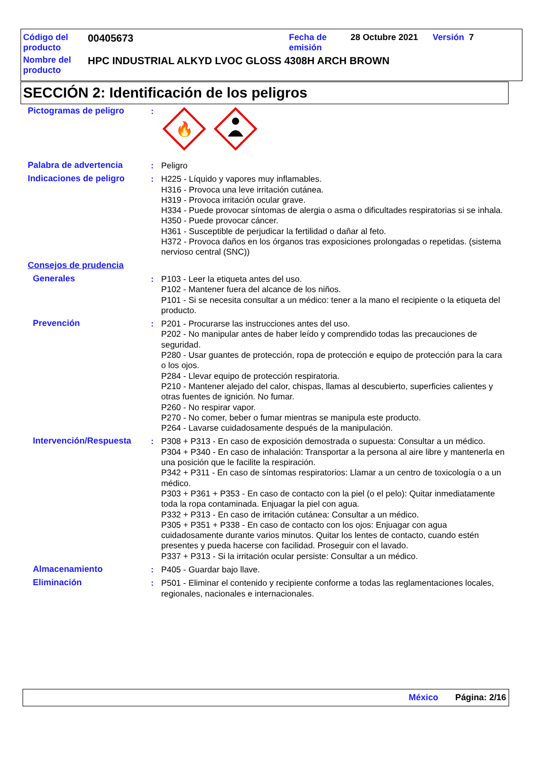Código del
producto
00405673
Fecha de
emisión
28 Octubre 2021 Versión 7
Nombre del
producto
HPC INDUSTRIAL ALKYD LVOC GLOSS 4308H ARCH BROWN
SECCIÓN 2: Identificación de los peligros
Pictogramas de peligro :
🔥
Palabra de advertencia : Peligro
Indicaciones de peligro : H225 - Líquido y vapores muy inflamables.
H316 - Provoca una leve irritación cutánea.
H319 - Provoca irritación ocular grave.
H334 - Puede provocar síntomas de alergia o asma o dificultades respiratorias si se inhala.
H350 - Puede provocar cáncer.
H361 - Susceptible de perjudicar la fertilidad o dañar al feto.
H372 - Provoca daños en los órganos tras exposiciones prolongadas o repetidas. (sistema nervioso central (SNC))
Consejos de prudencia
Generales : P103 - Leer la etiqueta antes del uso.
P102 - Mantener fuera del alcance de los niños.
P101 - Si se necesita consultar a un médico: tener a la mano el recipiente o la etiqueta del producto.
Prevención : P201 - Procurarse las instrucciones antes del uso.
P202 - No manipular antes de haber leído y comprendido todas las precauciones de seguridad.
P280 - Usar guantes de protección, ropa de protección e equipo de protección para la cara o los ojos.
P284 - Llevar equipo de protección respiratoria.
P210 - Mantener alejado del calor, chispas, llamas al descubierto, superficies calientes y otras fuentes de ignición. No fumar.
P260 - No respirar vapor.
P270 - No comer, beber o fumar mientras se manipula este producto.
P264 - Lavarse cuidadosamente después de la manipulación.
Intervención/Respuesta : P308 + P313 - En caso de exposición demostrada o supuesta: Consultar a un médico.
P304 + P340 - En caso de inhalación: Transportar a la persona al aire libre y mantenerla en una posición que le facilite la respiración.
P342 + P311 - En caso de síntomas respiratorios: Llamar a un centro de toxicología o a un médico.
P303 + P361 + P353 - En caso de contacto con la piel (o el pelo): Quitar inmediatamente toda la ropa contaminada. Enjuagar la piel con agua.
P332 + P313 - En caso de irritación cutánea: Consultar a un médico.
P305 + P351 + P338 - En caso de contacto con los ojos: Enjuagar con agua cuidadosamente durante varios minutos. Quitar los lentes de contacto, cuando estén presentes y pueda hacerse con facilidad. Proseguir con el lavado.
P337 + P313 - Si la irritación ocular persiste: Consultar a un médico.
Almacenamiento : P405 - Guardar bajo llave.
Eliminación : P501 - Eliminar el contenido y recipiente conforme a todas las reglamentaciones locales, regionales, nacionales e internacionales.
México Página: 2/16